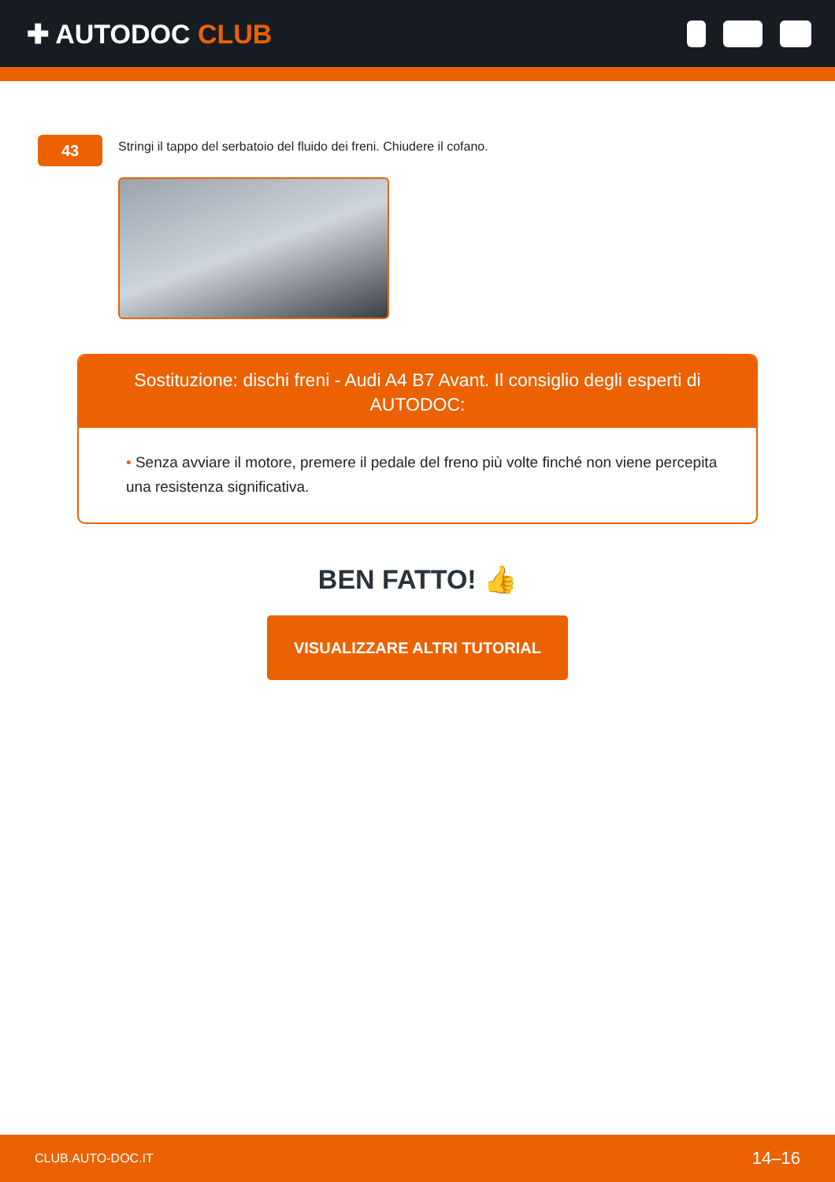✚ AUTODOC CLUB
43
Stringi il tappo del serbatoio del fluido dei freni. Chiudere il cofano.
Sostituzione: dischi freni - Audi A4 B7 Avant. Il consiglio degli esperti di AUTODOC:
• Senza avviare il motore, premere il pedale del freno più volte finché non viene percepita una resistenza significativa.
BEN FATTO! 👍
VISUALIZZARE ALTRI TUTORIAL
CLUB.AUTO-DOC.IT 14–16